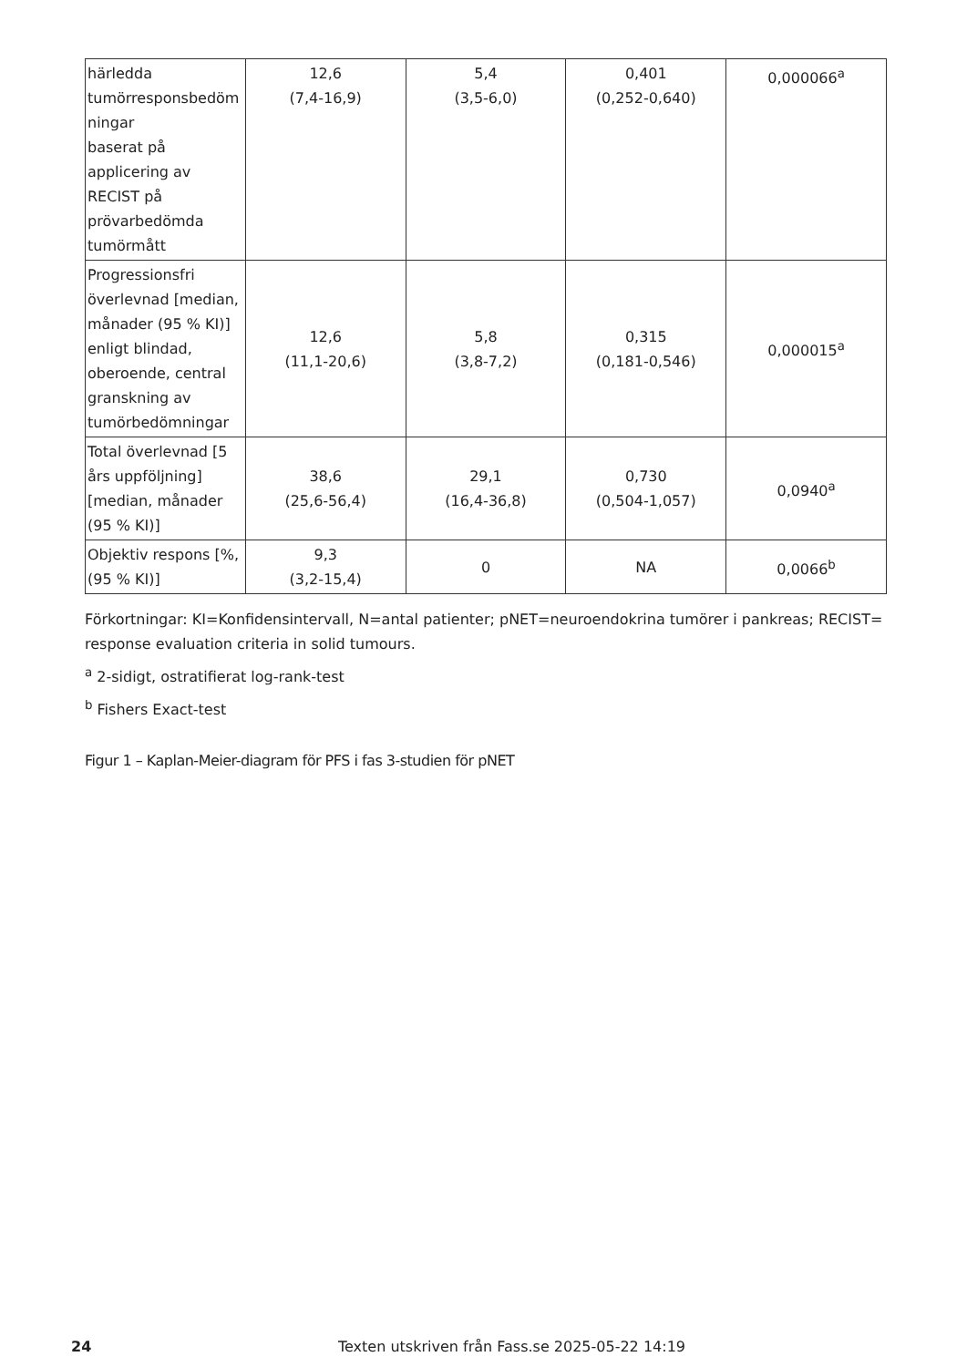| härledda tumörresponsbedöm ningar baserat på applicering av RECIST på prövarbedömda tumörmått | 12,6 (7,4-16,9) | 5,4 (3,5-6,0) | 0,401 (0,252-0,640) | 0,000066<sup>a</sup> |
| Progressionsfri överlevnad [median, månader (95 % KI)] enligt blindad, oberoende, central granskning av tumörbedömningar | 12,6 (11,1-20,6) | 5,8 (3,8-7,2) | 0,315 (0,181-0,546) | 0,000015<sup>a</sup> |
| Total överlevnad [5 års uppföljning] [median, månader (95 % KI)] | 38,6 (25,6-56,4) | 29,1 (16,4-36,8) | 0,730 (0,504-1,057) | 0,0940<sup>a</sup> |
| Objektiv respons [%, (95 % KI)] | 9,3 (3,2-15,4) | 0 | NA | 0,0066<sup>b</sup> |
Förkortningar: KI=Konfidensintervall, N=antal patienter; pNET=neuroendokrina tumörer i pankreas; RECIST= response evaluation criteria in solid tumours.
<sup>a</sup> 2-sidigt, ostratifierat log-rank-test
<sup>b</sup> Fishers Exact-test
Figur 1 – Kaplan-Meier-diagram för PFS i fas 3-studien för pNET
24 Texten utskriven från Fass.se 2025-05-22 14:19